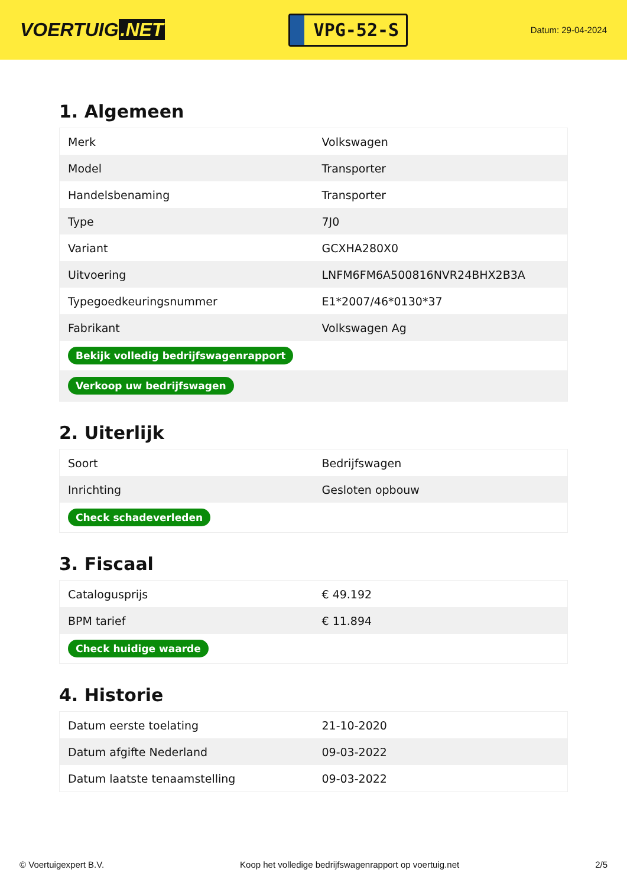VOERTUIG.NET
VPG-52-S
Datum: 29-04-2024
1. Algemeen
| Merk | Volkswagen |
| Model | Transporter |
| Handelsbenaming | Transporter |
| Type | 7J0 |
| Variant | GCXHA280X0 |
| Uitvoering | LNFM6FM6A500816NVR24BHX2B3A |
| Typegoedkeuringsnummer | E1*2007/46*0130*37 |
| Fabrikant | Volkswagen Ag |
| Bekijk volledig bedrijfswagenrapport | |
| Verkoop uw bedrijfswagen | |
2. Uiterlijk
| Soort | Bedrijfswagen |
| Inrichting | Gesloten opbouw |
| Check schadeverleden | |
3. Fiscaal
| Catalogusprijs | € 49.192 |
| BPM tarief | € 11.894 |
| Check huidige waarde | |
4. Historie
| Datum eerste toelating | 21-10-2020 |
| Datum afgifte Nederland | 09-03-2022 |
| Datum laatste tenaamstelling | 09-03-2022 |
© Voertuigexpert B.V. Koop het volledige bedrijfswagenrapport op voertuig.net 2/5